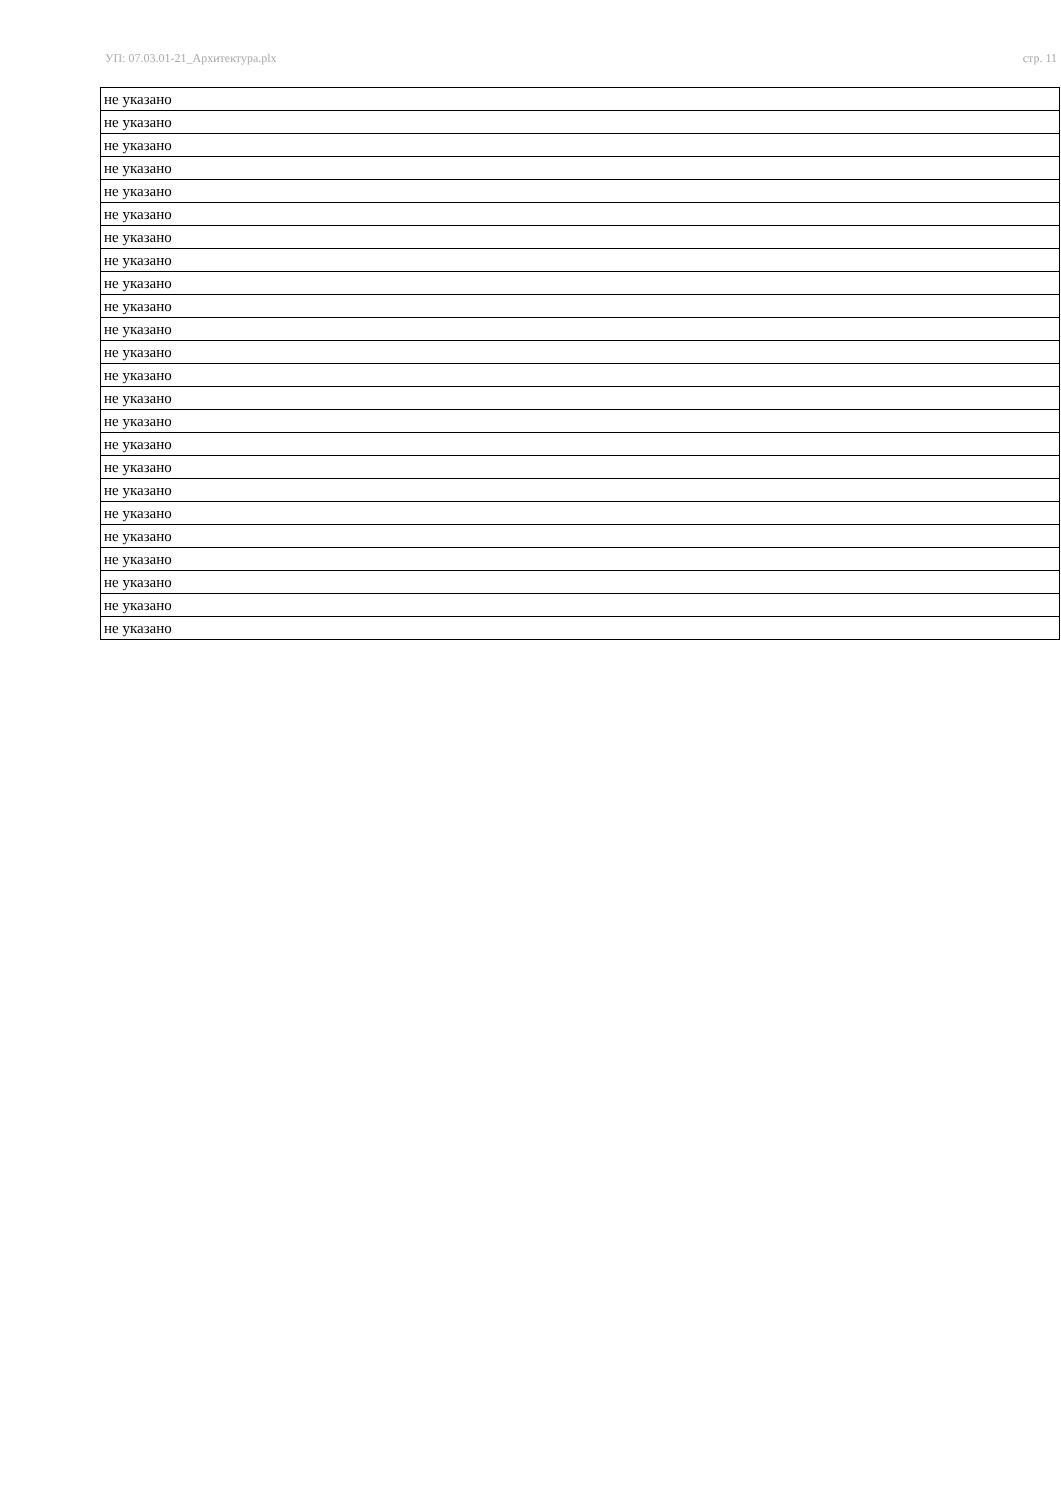УП: 07.03.01-21_Архитектура.plx стр. 11
| не указано |
| не указано |
| не указано |
| не указано |
| не указано |
| не указано |
| не указано |
| не указано |
| не указано |
| не указано |
| не указано |
| не указано |
| не указано |
| не указано |
| не указано |
| не указано |
| не указано |
| не указано |
| не указано |
| не указано |
| не указано |
| не указано |
| не указано |
| не указано |